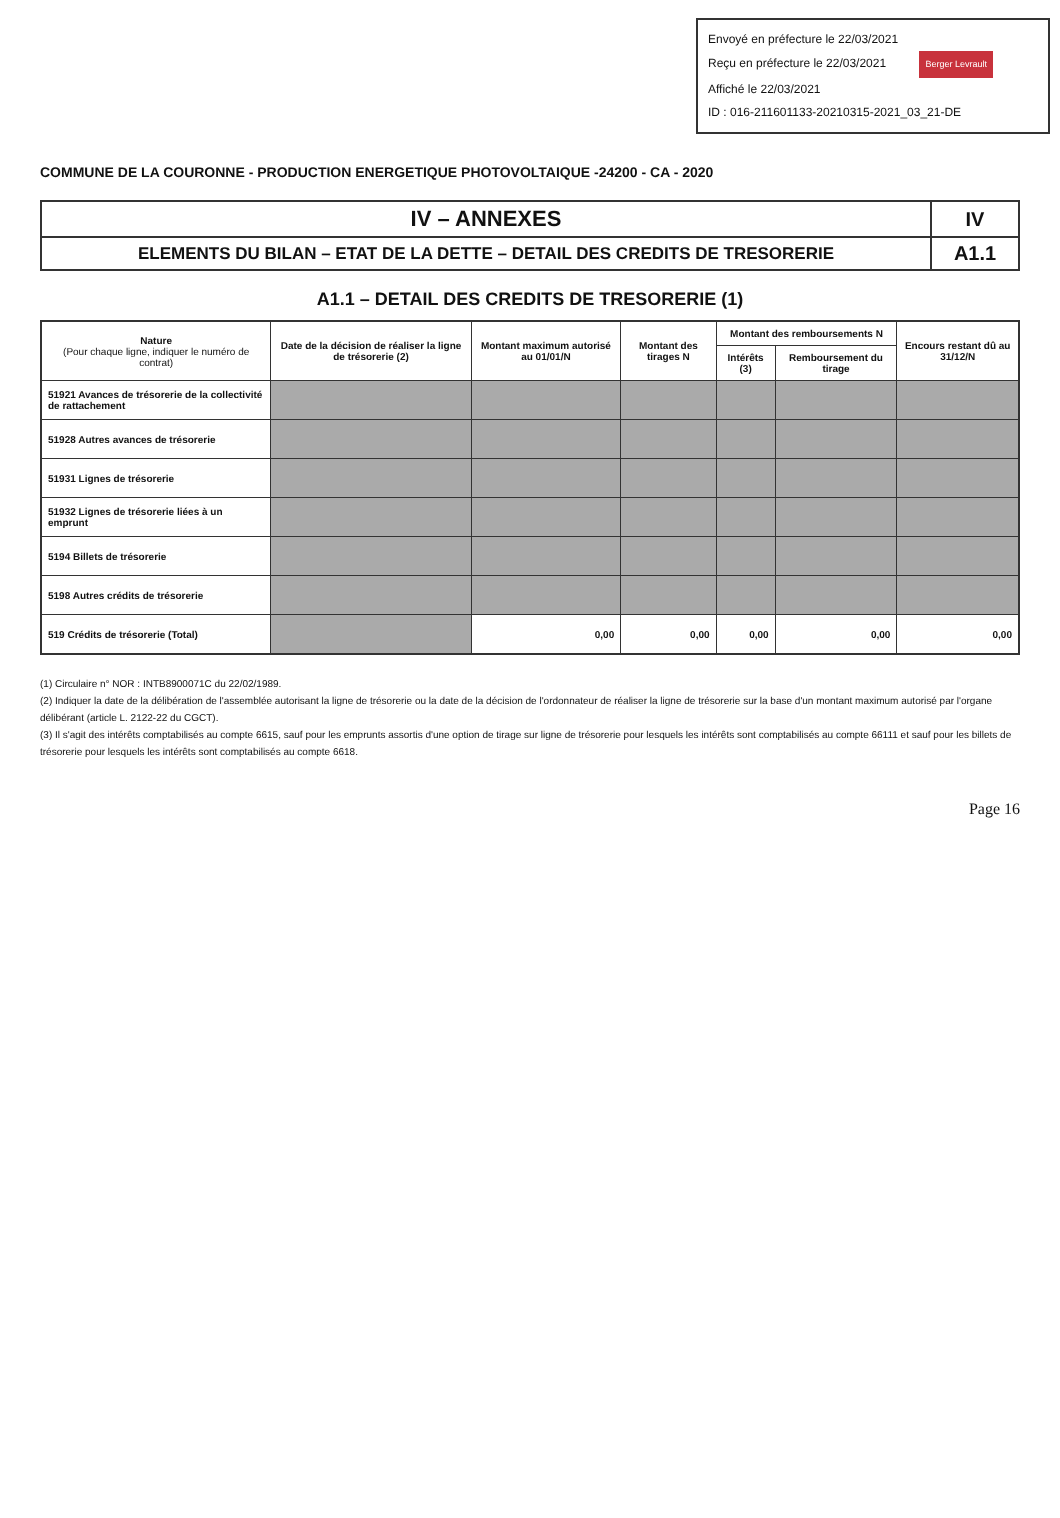Envoyé en préfecture le 22/03/2021
Reçu en préfecture le 22/03/2021 Berger Levrault
Affiché le 22/03/2021
ID : 016-211601133-20210315-2021_03_21-DE
COMMUNE DE LA COURONNE - PRODUCTION ENERGETIQUE PHOTOVOLTAIQUE -24200 - CA - 2020
| IV – ANNEXES | IV |
| ELEMENTS DU BILAN – ETAT DE LA DETTE – DETAIL DES CREDITS DE TRESORERIE | A1.1 |
A1.1 – DETAIL DES CREDITS DE TRESORERIE (1)
| Nature (Pour chaque ligne, indiquer le numéro de contrat) | Date de la décision de réaliser la ligne de trésorerie (2) | Montant maximum autorisé au 01/01/N | Montant des tirages N | Montant des remboursements N | | Encours restant dû au 31/12/N |
| --- | --- | --- | --- | --- | --- | --- |
| | | | | Intérêts (3) | Remboursement du tirage | |
| 51921 Avances de trésorerie de la collectivité de rattachement | | | | | | |
| 51928 Autres avances de trésorerie | | | | | | |
| 51931 Lignes de trésorerie | | | | | | |
| 51932 Lignes de trésorerie liées à un emprunt | | | | | | |
| 5194 Billets de trésorerie | | | | | | |
| 5198 Autres crédits de trésorerie | | | | | | |
| 519 Crédits de trésorerie (Total) | | 0,00 | 0,00 | 0,00 | 0,00 | 0,00 |
(1) Circulaire n° NOR : INTB8900071C du 22/02/1989.
(2) Indiquer la date de la délibération de l'assemblée autorisant la ligne de trésorerie ou la date de la décision de l'ordonnateur de réaliser la ligne de trésorerie sur la base d'un montant maximum autorisé par l'organe délibérant (article L. 2122-22 du CGCT).
(3) Il s'agit des intérêts comptabilisés au compte 6615, sauf pour les emprunts assortis d'une option de tirage sur ligne de trésorerie pour lesquels les intérêts sont comptabilisés au compte 66111 et sauf pour les billets de trésorerie pour lesquels les intérêts sont comptabilisés au compte 6618.
Page 16